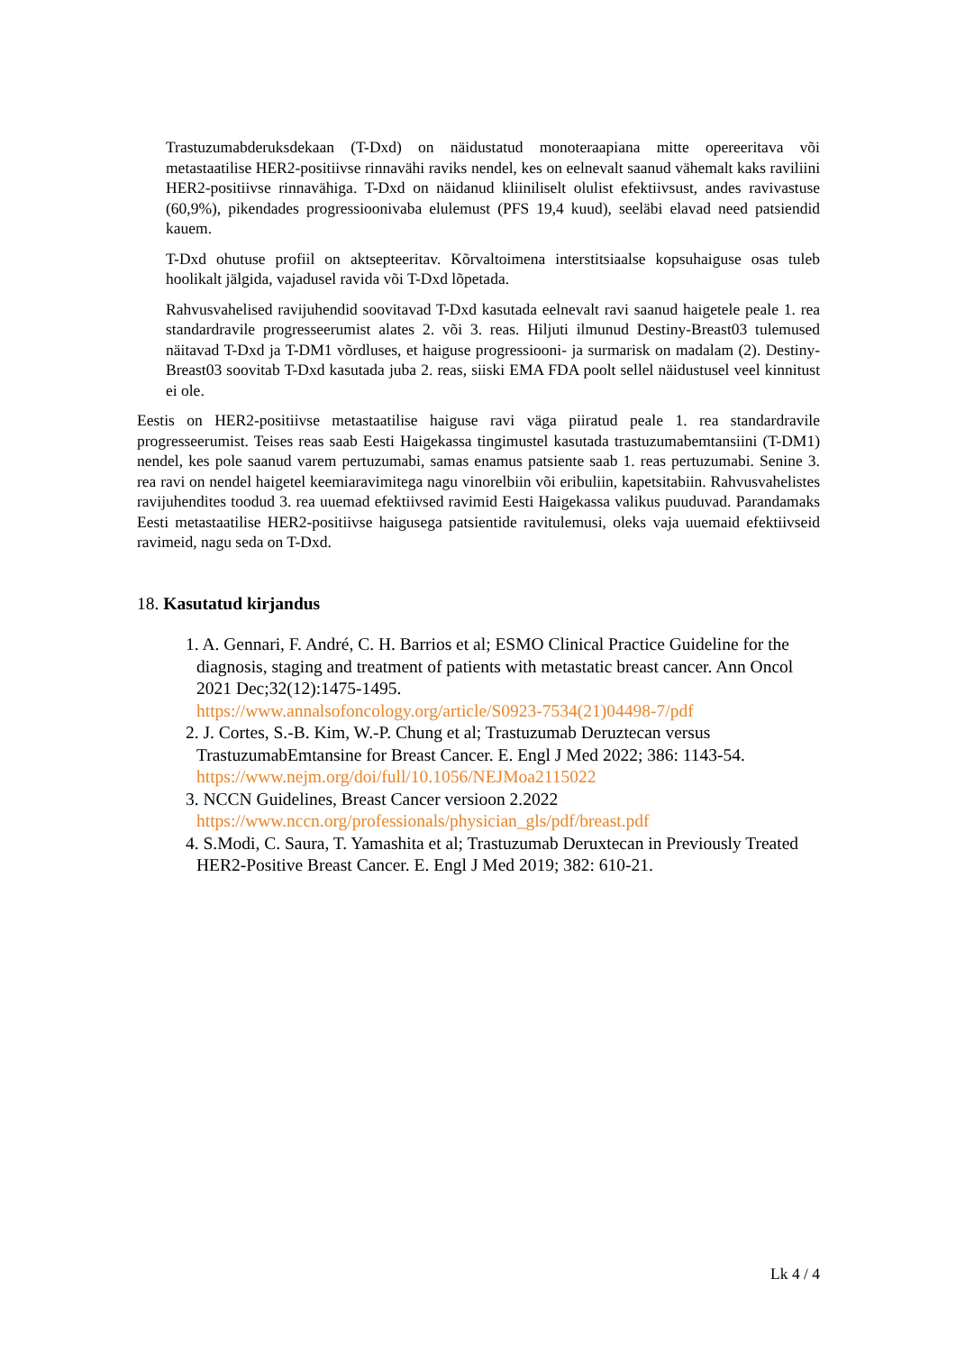Trastuzumabderuksdekaan (T-Dxd) on näidustatud monoteraapiana mitte opereeritava või metastaatilise HER2-positiivse rinnavähi raviks nendel, kes on eelnevalt saanud vähemalt kaks raviliini HER2-positiivse rinnavähiga. T-Dxd on näidanud kliiniliselt olulist efektiivsust, andes ravivastuse (60,9%), pikendades progressioonivaba elulemust (PFS 19,4 kuud), seeläbi elavad need patsiendid kauem.
T-Dxd ohutuse profiil on aktsepteeritav. Kõrvaltoimena interstitsiaalse kopsuhaiguse osas tuleb hoolikalt jälgida, vajadusel ravida või T-Dxd lõpetada.
Rahvusvahelised ravijuhendid soovitavad T-Dxd kasutada eelnevalt ravi saanud haigetele peale 1. rea standardravile progresseerumist alates 2. või 3. reas. Hiljuti ilmunud Destiny-Breast03 tulemused näitavad T-Dxd ja T-DM1 võrdluses, et haiguse progressiooni- ja surmarisk on madalam (2). Destiny-Breast03 soovitab T-Dxd kasutada juba 2. reas, siiski EMA FDA poolt sellel näidustusel veel kinnitust ei ole.
Eestis on HER2-positiivse metastaatilise haiguse ravi väga piiratud peale 1. rea standardravile progresseerumist. Teises reas saab Eesti Haigekassa tingimustel kasutada trastuzumabemtansiini (T-DM1) nendel, kes pole saanud varem pertuzumabi, samas enamus patsiente saab 1. reas pertuzumabi. Senine 3. rea ravi on nendel haigetel keemiaravimitega nagu vinorelbiin või eribuliin, kapetsitabiin. Rahvusvahelistes ravijuhendites toodud 3. rea uuemad efektiivsed ravimid Eesti Haigekassa valikus puuduvad. Parandamaks Eesti metastaatilise HER2-positiivse haigusega patsientide ravitulemusi, oleks vaja uuemaid efektiivseid ravimeid, nagu seda on T-Dxd.
18. Kasutatud kirjandus
1. A. Gennari, F. André, C. H. Barrios et al; ESMO Clinical Practice Guideline for the diagnosis, staging and treatment of patients with metastatic breast cancer. Ann Oncol 2021 Dec;32(12):1475-1495.
https://www.annalsofoncology.org/article/S0923-7534(21)04498-7/pdf
2. J. Cortes, S.-B. Kim, W.-P. Chung et al; Trastuzumab Deruztecan versus TrastuzumabEmtansine for Breast Cancer. E. Engl J Med 2022; 386: 1143-54.
https://www.nejm.org/doi/full/10.1056/NEJMoa2115022
3. NCCN Guidelines, Breast Cancer versioon 2.2022
https://www.nccn.org/professionals/physician_gls/pdf/breast.pdf
4. S.Modi, C. Saura, T. Yamashita et al; Trastuzumab Deruxtecan in Previously Treated HER2-Positive Breast Cancer. E. Engl J Med 2019; 382: 610-21.
Lk 4 / 4